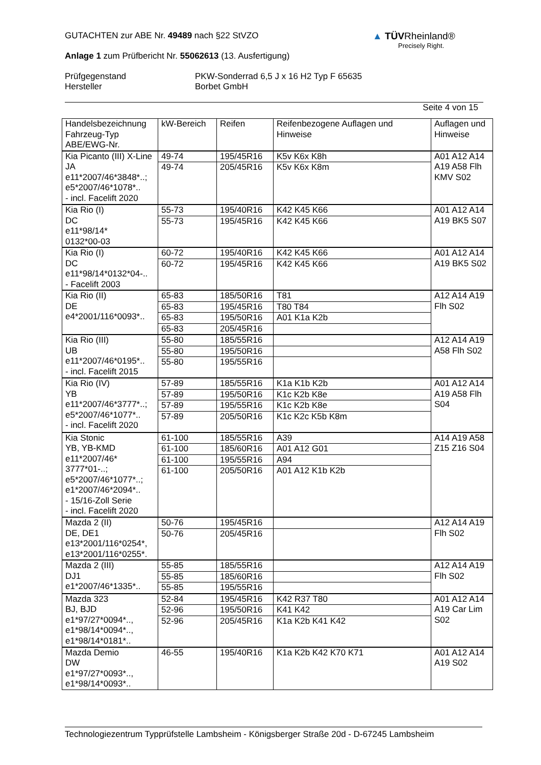GUTACHTEN zur ABE Nr. 49489 nach §22 StVZO
Anlage 1 zum Prüfbericht Nr. 55062613 (13. Ausfertigung)
Prüfgegenstand
Hersteller
PKW-Sonderrad 6,5 J x 16 H2 Typ F 65635
Borbet GmbH
Seite 4 von 15
▲ TÜVRheinland®
Precisely Right.
| Handelsbezeichnung Fahrzeug-Typ ABE/EWG-Nr. | kW-Bereich | Reifen | Reifenbezogene Auflagen und Hinweise | Auflagen und Hinweise |
| --- | --- | --- | --- | --- |
| Kia Picanto (III) X-Line JA e11*2007/46*3848*..; e5*2007/46*1078*.. - incl. Facelift 2020 | 49-74 | 195/45R16 | K5v K6x K8h | A01 A12 A14 A19 A58 Flh KMV S02 |
| | 49-74 | 205/45R16 | K5v K6x K8m | |
| Kia Rio (I) DC e11*98/14* 0132*00-03 | 55-73 | 195/40R16 | K42 K45 K66 | A01 A12 A14 A19 BK5 S07 |
| | 55-73 | 195/45R16 | K42 K45 K66 | |
| Kia Rio (I) DC e11*98/14*0132*04-.. - Facelift 2003 | 60-72 | 195/40R16 | K42 K45 K66 | A01 A12 A14 A19 BK5 S02 |
| | 60-72 | 195/45R16 | K42 K45 K66 | |
| Kia Rio (II) DE e4*2001/116*0093*.. | 65-83 | 185/50R16 | T81 | A12 A14 A19 Flh S02 |
| | 65-83 | 195/45R16 | T80 T84 | |
| | 65-83 | 195/50R16 | A01 K1a K2b | |
| | 65-83 | 205/45R16 | | |
| Kia Rio (III) UB e11*2007/46*0195*.. - incl. Facelift 2015 | 55-80 | 185/55R16 | | A12 A14 A19 A58 Flh S02 |
| | 55-80 | 195/50R16 | | |
| | 55-80 | 195/55R16 | | |
| Kia Rio (IV) YB e11*2007/46*3777*..; e5*2007/46*1077*.. - incl. Facelift 2020 | 57-89 | 185/55R16 | K1a K1b K2b | A01 A12 A14 A19 A58 Flh S04 |
| | 57-89 | 195/50R16 | K1c K2b K8e | |
| | 57-89 | 195/55R16 | K1c K2b K8e | |
| | 57-89 | 205/50R16 | K1c K2c K5b K8m | |
| Kia Stonic YB, YB-KMD e11*2007/46* 3777*01-..; e5*2007/46*1077*..; e1*2007/46*2094*.. - 15/16-Zoll Serie - incl. Facelift 2020 | 61-100 | 185/55R16 | A39 | A14 A19 A58 Z15 Z16 S04 |
| | 61-100 | 185/60R16 | A01 A12 G01 | |
| | 61-100 | 195/55R16 | A94 | |
| | 61-100 | 205/50R16 | A01 A12 K1b K2b | |
| Mazda 2 (II) DE, DE1 e13*2001/116*0254*, e13*2001/116*0255*. | 50-76 | 195/45R16 | | A12 A14 A19 Flh S02 |
| | 50-76 | 205/45R16 | | |
| Mazda 2 (III) DJ1 e1*2007/46*1335*.. | 55-85 | 185/55R16 | | A12 A14 A19 Flh S02 |
| | 55-85 | 185/60R16 | | |
| | 55-85 | 195/55R16 | | |
| Mazda 323 BJ, BJD e1*97/27*0094*.., e1*98/14*0094*.., e1*98/14*0181*.. | 52-84 | 195/45R16 | K42 R37 T80 | A01 A12 A14 A19 Car Lim S02 |
| | 52-96 | 195/50R16 | K41 K42 | |
| | 52-96 | 205/45R16 | K1a K2b K41 K42 | |
| Mazda Demio DW e1*97/27*0093*.., e1*98/14*0093*.. | 46-55 | 195/40R16 | K1a K2b K42 K70 K71 | A01 A12 A14 A19 S02 |
Technologiezentrum Typprüfstelle Lambsheim - Königsberger Straße 20d - D-67245 Lambsheim